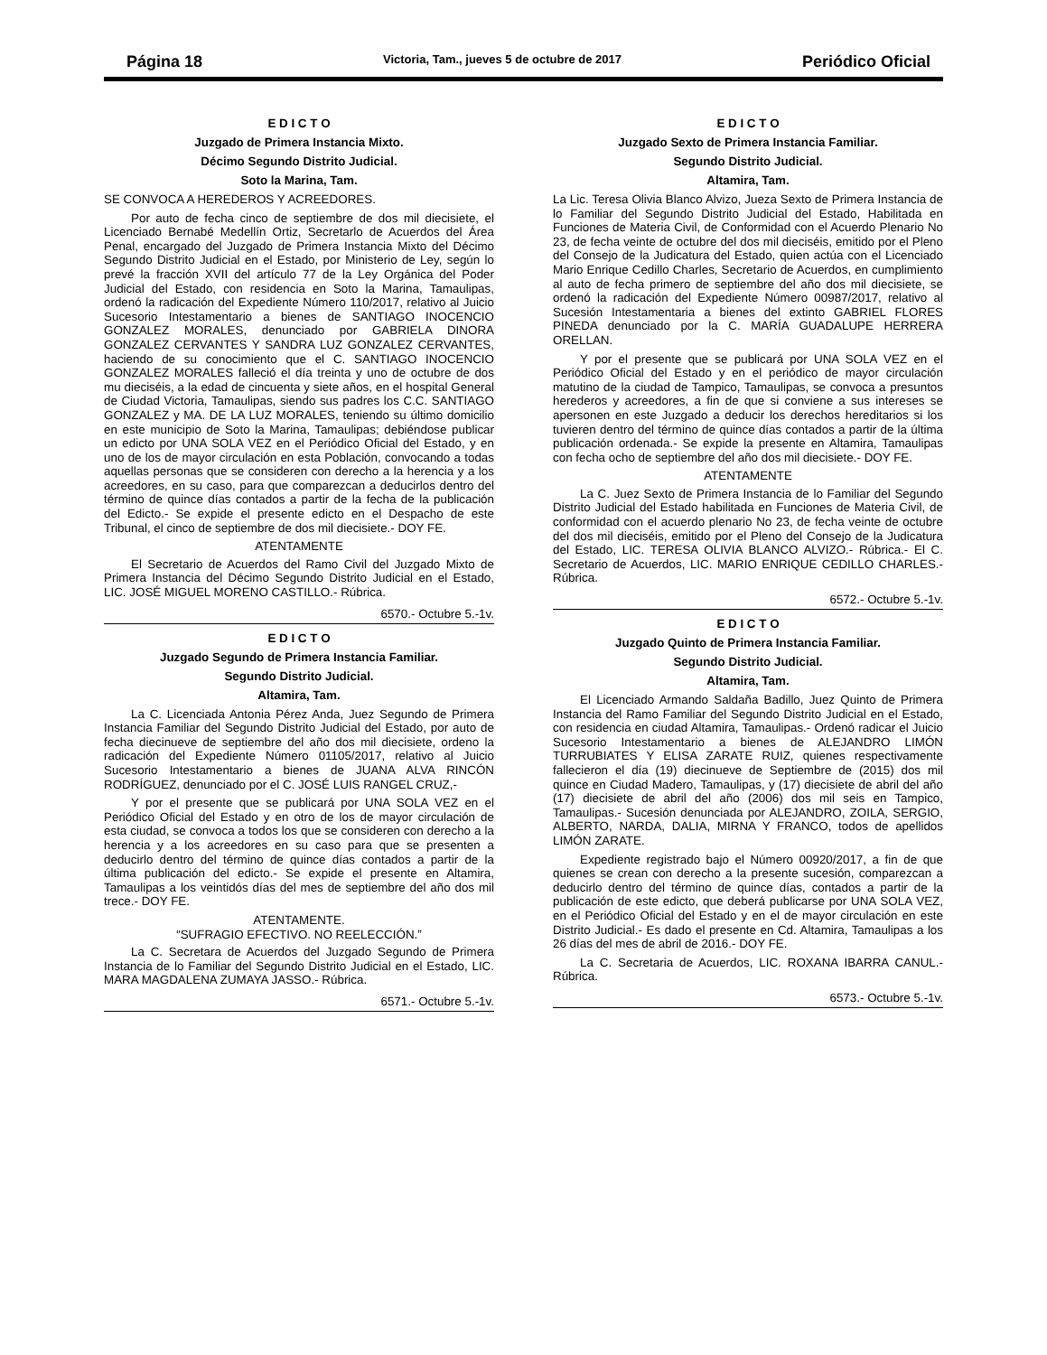Página 18 Victoria, Tam., jueves 5 de octubre de 2017 Periódico Oficial
E D I C T O
Juzgado de Primera Instancia Mixto.
Décimo Segundo Distrito Judicial.
Soto la Marina, Tam.
SE CONVOCA A HEREDEROS Y ACREEDORES.
Por auto de fecha cinco de septiembre de dos mil diecisiete, el Licenciado Bernabé Medellín Ortiz, Secretarlo de Acuerdos del Área Penal, encargado del Juzgado de Primera Instancia Mixto del Décimo Segundo Distrito Judicial en el Estado, por Ministerio de Ley, según lo prevé la fracción XVII del artículo 77 de la Ley Orgánica del Poder Judicial del Estado, con residencia en Soto la Marina, Tamaulipas, ordenó la radicación del Expediente Número 110/2017, relativo al Juicio Sucesorio Intestamentario a bienes de SANTIAGO INOCENCIO GONZALEZ MORALES, denunciado por GABRIELA DINORA GONZALEZ CERVANTES Y SANDRA LUZ GONZALEZ CERVANTES, haciendo de su conocimiento que el C. SANTIAGO INOCENCIO GONZALEZ MORALES falleció el día treinta y uno de octubre de dos mu dieciséis, a la edad de cincuenta y siete años, en el hospital General de Ciudad Victoria, Tamaulipas, siendo sus padres los C.C. SANTIAGO GONZALEZ y MA. DE LA LUZ MORALES, teniendo su último domicilio en este municipio de Soto la Marina, Tamaulipas; debiéndose publicar un edicto por UNA SOLA VEZ en el Periódico Oficial del Estado, y en uno de los de mayor circulación en esta Población, convocando a todas aquellas personas que se consideren con derecho a la herencia y a los acreedores, en su caso, para que comparezcan a deducirlos dentro del término de quince días contados a partir de la fecha de la publicación del Edicto.- Se expide el presente edicto en el Despacho de este Tribunal, el cinco de septiembre de dos mil diecisiete.- DOY FE.
ATENTAMENTE
El Secretario de Acuerdos del Ramo Civil del Juzgado Mixto de Primera Instancia del Décimo Segundo Distrito Judicial en el Estado, LIC. JOSÉ MIGUEL MORENO CASTILLO.- Rúbrica.
6570.- Octubre 5.-1v.
E D I C T O
Juzgado Segundo de Primera Instancia Familiar.
Segundo Distrito Judicial.
Altamira, Tam.
La C. Licenciada Antonia Pérez Anda, Juez Segundo de Primera Instancia Familiar del Segundo Distrito Judicial del Estado, por auto de fecha diecinueve de septiembre del año dos mil diecisiete, ordeno la radicación del Expediente Número 01105/2017, relativo al Juicio Sucesorio Intestamentario a bienes de JUANA ALVA RINCÓN RODRÍGUEZ, denunciado por el C. JOSÉ LUIS RANGEL CRUZ,-
Y por el presente que se publicará por UNA SOLA VEZ en el Periódico Oficial del Estado y en otro de los de mayor circulación de esta ciudad, se convoca a todos los que se consideren con derecho a la herencia y a los acreedores en su caso para que se presenten a deducirlo dentro del término de quince días contados a partir de la última publicación del edicto.- Se expide el presente en Altamira, Tamaulipas a los veintidós días del mes de septiembre del año dos mil trece.- DOY FE.
ATENTAMENTE.
“SUFRAGIO EFECTIVO. NO REELECCIÓN.”
La C. Secretara de Acuerdos del Juzgado Segundo de Primera Instancia de lo Familiar del Segundo Distrito Judicial en el Estado, LIC. MARA MAGDALENA ZUMAYA JASSO.- Rúbrica.
6571.- Octubre 5.-1v.
E D I C T O
Juzgado Sexto de Primera Instancia Familiar.
Segundo Distrito Judicial.
Altamira, Tam.
La Lic. Teresa Olivia Blanco Alvizo, Jueza Sexto de Primera Instancia de lo Familiar del Segundo Distrito Judicial del Estado, Habilitada en Funciones de Materia Civil, de Conformidad con el Acuerdo Plenario No 23, de fecha veinte de octubre del dos mil dieciséis, emitido por el Pleno del Consejo de la Judicatura del Estado, quien actúa con el Licenciado Mario Enrique Cedillo Charles, Secretario de Acuerdos, en cumplimiento al auto de fecha primero de septiembre del año dos mil diecisiete, se ordenó la radicación del Expediente Número 00987/2017, relativo al Sucesión Intestamentaria a bienes del extinto GABRIEL FLORES PINEDA denunciado por la C. MARÍA GUADALUPE HERRERA ORELLAN.
Y por el presente que se publicará por UNA SOLA VEZ en el Periódico Oficial del Estado y en el periódico de mayor circulación matutino de la ciudad de Tampico, Tamaulipas, se convoca a presuntos herederos y acreedores, a fin de que si conviene a sus intereses se apersonen en este Juzgado a deducir los derechos hereditarios si los tuvieren dentro del término de quince días contados a partir de la última publicación ordenada.- Se expide la presente en Altamira, Tamaulipas con fecha ocho de septiembre del año dos mil diecisiete.- DOY FE.
ATENTAMENTE
La C. Juez Sexto de Primera Instancia de lo Familiar del Segundo Distrito Judicial del Estado habilitada en Funciones de Materia Civil, de conformidad con el acuerdo plenario No 23, de fecha veinte de octubre del dos mil dieciséis, emitido por el Pleno del Consejo de la Judicatura del Estado, LIC. TERESA OLIVIA BLANCO ALVIZO.- Rúbrica.- El C. Secretario de Acuerdos, LIC. MARIO ENRIQUE CEDILLO CHARLES.- Rúbrica.
6572.- Octubre 5.-1v.
E D I C T O
Juzgado Quinto de Primera Instancia Familiar.
Segundo Distrito Judicial.
Altamira, Tam.
El Licenciado Armando Saldaña Badillo, Juez Quinto de Primera Instancia del Ramo Familiar del Segundo Distrito Judicial en el Estado, con residencia en ciudad Altamira, Tamaulipas.- Ordenó radicar el Juicio Sucesorio Intestamentario a bienes de ALEJANDRO LIMÓN TURRUBIATES Y ELISA ZARATE RUIZ, quienes respectivamente fallecieron el día (19) diecinueve de Septiembre de (2015) dos mil quince en Ciudad Madero, Tamaulipas, y (17) diecisiete de abril del año (17) diecisiete de abril del año (2006) dos mil seis en Tampico, Tamaulipas.- Sucesión denunciada por ALEJANDRO, ZOILA, SERGIO, ALBERTO, NARDA, DALIA, MIRNA Y FRANCO, todos de apellidos LIMÓN ZARATE.
Expediente registrado bajo el Número 00920/2017, a fin de que quienes se crean con derecho a la presente sucesión, comparezcan a deducirlo dentro del término de quince días, contados a partir de la publicación de este edicto, que deberá publicarse por UNA SOLA VEZ, en el Periódico Oficial del Estado y en el de mayor circulación en este Distrito Judicial.- Es dado el presente en Cd. Altamira, Tamaulipas a los 26 días del mes de abril de 2016.- DOY FE.
La C. Secretaria de Acuerdos, LIC. ROXANA IBARRA CANUL.- Rúbrica.
6573.- Octubre 5.-1v.